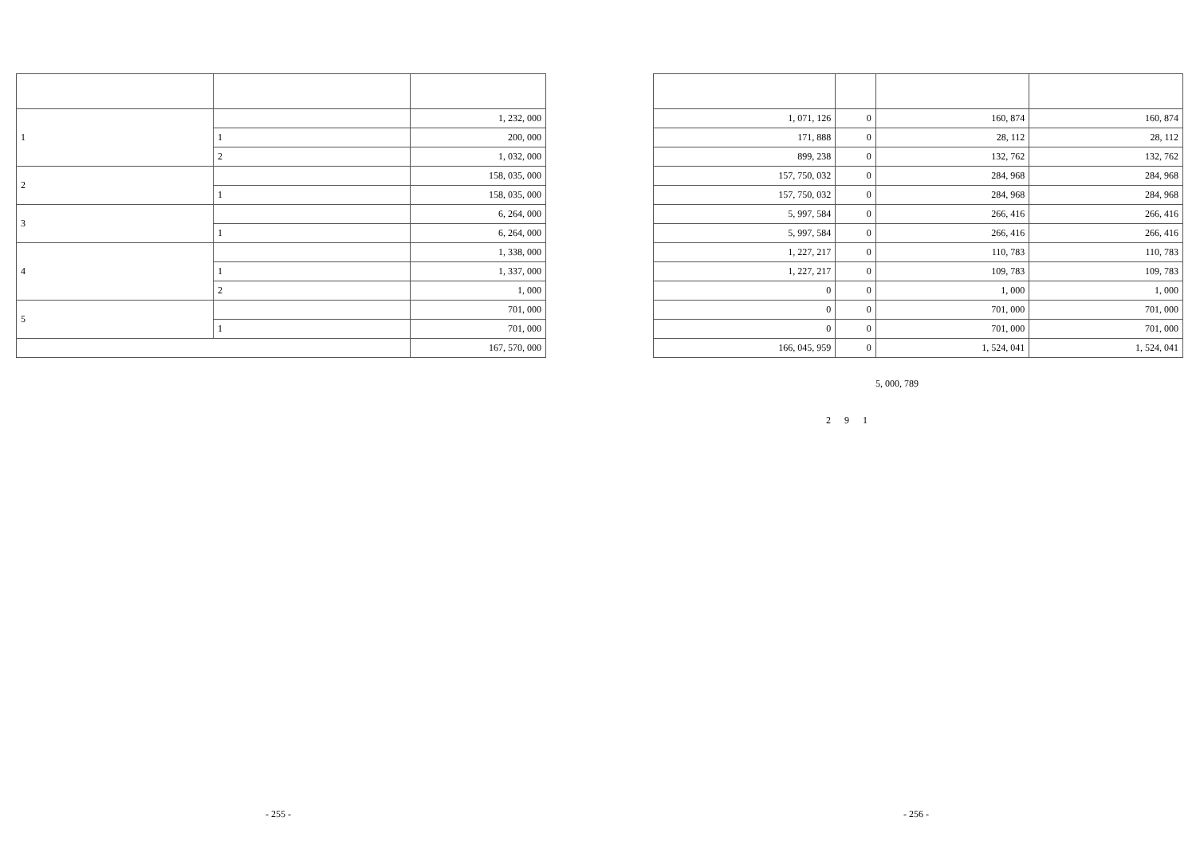| 1 | | 1, 232, 000 |
| | 1 | 200, 000 |
| | 2 | 1, 032, 000 |
| 2 | | 158, 035, 000 |
| | 1 | 158, 035, 000 |
| 3 | | 6, 264, 000 |
| | 1 | 6, 264, 000 |
| 4 | | 1, 338, 000 |
| | 1 | 1, 337, 000 |
| | 2 | 1, 000 |
| 5 | | 701, 000 |
| | 1 | 701, 000 |
| | | 167, 570, 000 |
| 1, 071, 126 | 0 | 160, 874 | 160, 874 |
| 171, 888 | 0 | 28, 112 | 28, 112 |
| 899, 238 | 0 | 132, 762 | 132, 762 |
| 157, 750, 032 | 0 | 284, 968 | 284, 968 |
| 157, 750, 032 | 0 | 284, 968 | 284, 968 |
| 5, 997, 584 | 0 | 266, 416 | 266, 416 |
| 5, 997, 584 | 0 | 266, 416 | 266, 416 |
| 1, 227, 217 | 0 | 110, 783 | 110, 783 |
| 1, 227, 217 | 0 | 109, 783 | 109, 783 |
| 0 | 0 | 1, 000 | 1, 000 |
| 0 | 0 | 701, 000 | 701, 000 |
| 0 | 0 | 701, 000 | 701, 000 |
| 166, 045, 959 | 0 | 1, 524, 041 | 1, 524, 041 |
5, 000, 789
2 9 1
- 255 - - 256 -